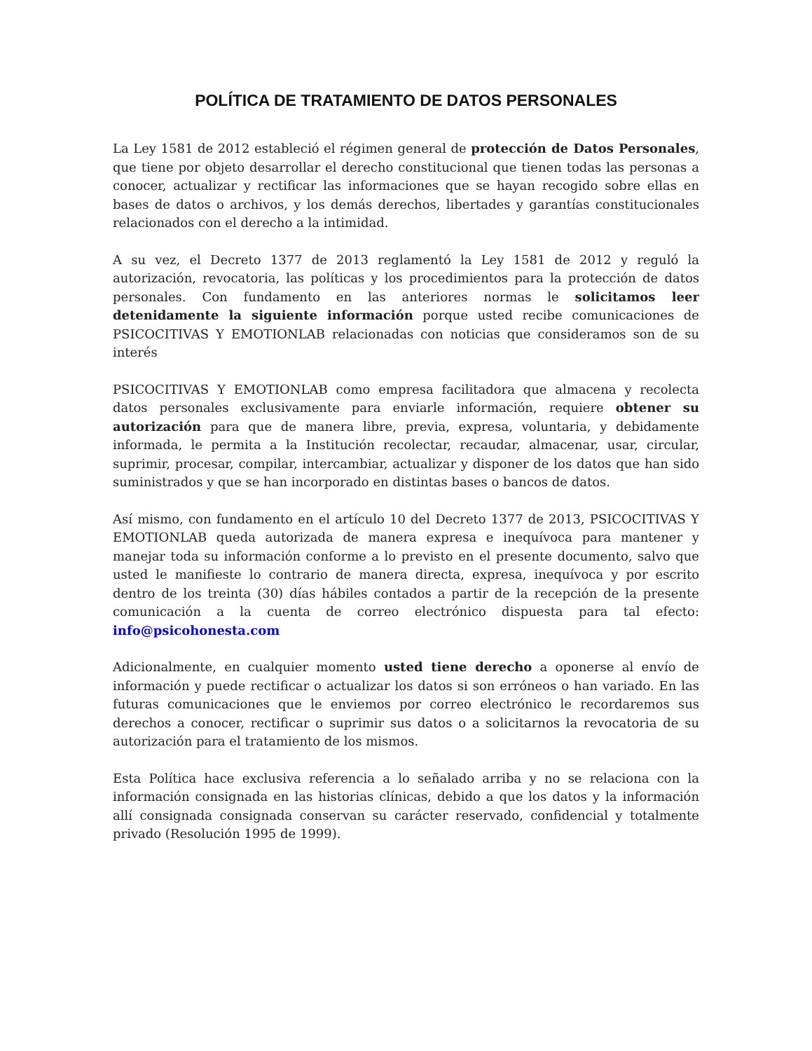POLÍTICA DE TRATAMIENTO DE DATOS PERSONALES
La Ley 1581 de 2012 estableció el régimen general de protección de Datos Personales, que tiene por objeto desarrollar el derecho constitucional que tienen todas las personas a conocer, actualizar y rectificar las informaciones que se hayan recogido sobre ellas en bases de datos o archivos, y los demás derechos, libertades y garantías constitucionales relacionados con el derecho a la intimidad.
A su vez, el Decreto 1377 de 2013 reglamentó la Ley 1581 de 2012 y reguló la autorización, revocatoria, las políticas y los procedimientos para la protección de datos personales. Con fundamento en las anteriores normas le solicitamos leer detenidamente la siguiente información porque usted recibe comunicaciones de PSICOCITIVAS Y EMOTIONLAB relacionadas con noticias que consideramos son de su interés
PSICOCITIVAS Y EMOTIONLAB como empresa facilitadora que almacena y recolecta datos personales exclusivamente para enviarle información, requiere obtener su autorización para que de manera libre, previa, expresa, voluntaria, y debidamente informada, le permita a la Institución recolectar, recaudar, almacenar, usar, circular, suprimir, procesar, compilar, intercambiar, actualizar y disponer de los datos que han sido suministrados y que se han incorporado en distintas bases o bancos de datos.
Así mismo, con fundamento en el artículo 10 del Decreto 1377 de 2013, PSICOCITIVAS Y EMOTIONLAB queda autorizada de manera expresa e inequívoca para mantener y manejar toda su información conforme a lo previsto en el presente documento, salvo que usted le manifieste lo contrario de manera directa, expresa, inequívoca y por escrito dentro de los treinta (30) días hábiles contados a partir de la recepción de la presente comunicación a la cuenta de correo electrónico dispuesta para tal efecto: info@psicohonesta.com
Adicionalmente, en cualquier momento usted tiene derecho a oponerse al envío de información y puede rectificar o actualizar los datos si son erróneos o han variado. En las futuras comunicaciones que le enviemos por correo electrónico le recordaremos sus derechos a conocer, rectificar o suprimir sus datos o a solicitarnos la revocatoria de su autorización para el tratamiento de los mismos.
Esta Política hace exclusiva referencia a lo señalado arriba y no se relaciona con la información consignada en las historias clínicas, debido a que los datos y la información allí consignada consignada conservan su carácter reservado, confidencial y totalmente privado (Resolución 1995 de 1999).